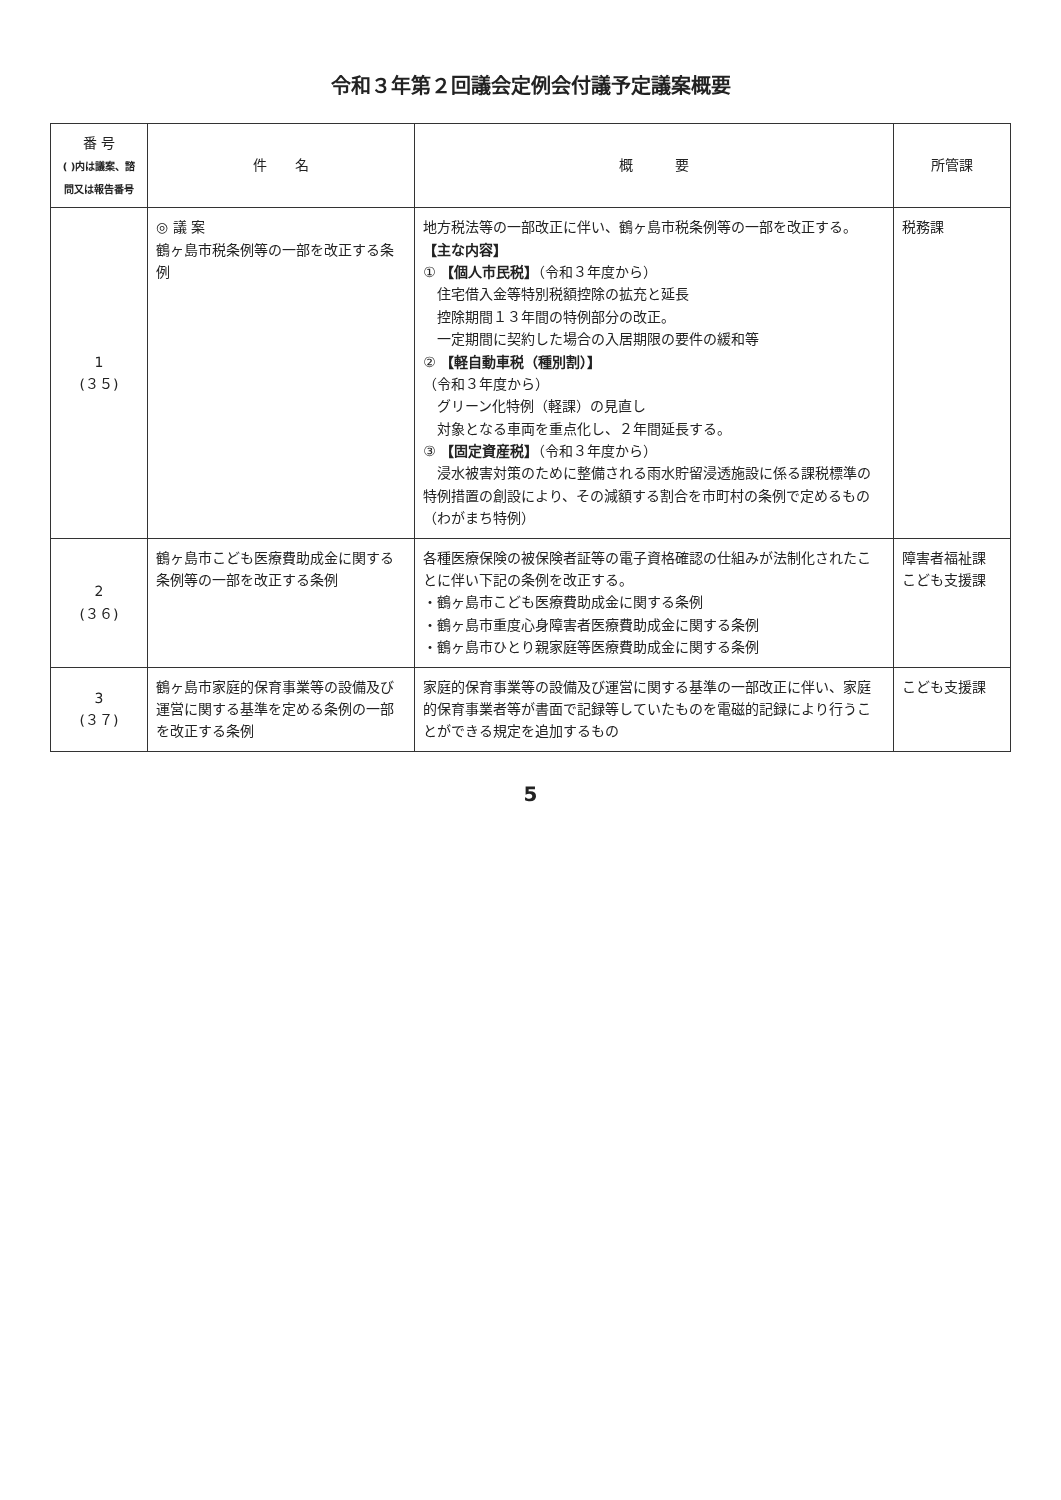令和３年第２回議会定例会付議予定議案概要
| 番 号 ( )内は議案、諮問又は報告番号 | 件 名 | 概 要 | 所管課 |
| --- | --- | --- | --- |
| 1 (３５) | ◎ 議 案 鶴ヶ島市税条例等の一部を改正する条例 | 地方税法等の一部改正に伴い、鶴ヶ島市税条例等の一部を改正する。 【主な内容】 ① 【個人市民税】 （令和３年度から） 住宅借入金等特別税額控除の拡充と延長 控除期間１３年間の特例部分の改正。 一定期間に契約した場合の入居期限の要件の緩和等 ② 【軽自動車税（種別割）】 （令和３年度から） グリーン化特例（軽課）の見直し 対象となる車両を重点化し、２年間延長する。 ③ 【固定資産税】 （令和３年度から） 浸水被害対策のために整備される雨水貯留浸透施設に係る課税標準の特例措置の創設により、その減額する割合を市町村の条例で定めるもの（わがまち特例） | 税務課 |
| 2 (３６) | 鶴ヶ島市こども医療費助成金に関する条例等の一部を改正する条例 | 各種医療保険の被保険者証等の電子資格確認の仕組みが法制化されたことに伴い下記の条例を改正する。 ・鶴ヶ島市こども医療費助成金に関する条例 ・鶴ヶ島市重度心身障害者医療費助成金に関する条例 ・鶴ヶ島市ひとり親家庭等医療費助成金に関する条例 | 障害者福祉課 こども支援課 |
| 3 (３７) | 鶴ヶ島市家庭的保育事業等の設備及び運営に関する基準を定める条例の一部を改正する条例 | 家庭的保育事業等の設備及び運営に関する基準の一部改正に伴い、家庭的保育事業者等が書面で記録等していたものを電磁的記録により行うことができる規定を追加するもの | こども支援課 |
5